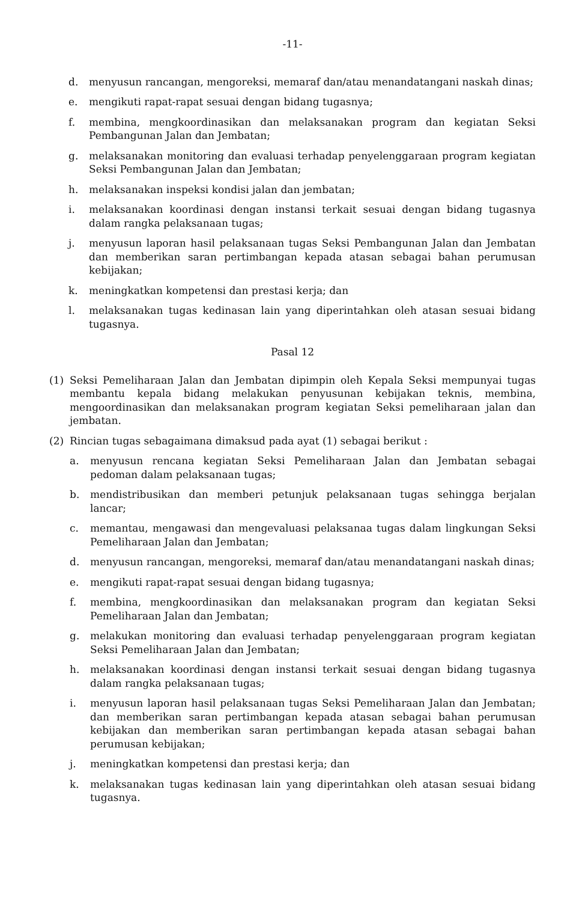-11-
d. menyusun rancangan, mengoreksi, memaraf dan/atau menandatangani naskah dinas;
e. mengikuti rapat-rapat sesuai dengan bidang tugasnya;
f. membina, mengkoordinasikan dan melaksanakan program dan kegiatan Seksi Pembangunan Jalan dan Jembatan;
g. melaksanakan monitoring dan evaluasi terhadap penyelenggaraan program kegiatan Seksi Pembangunan Jalan dan Jembatan;
h. melaksanakan inspeksi kondisi jalan dan jembatan;
i. melaksanakan koordinasi dengan instansi terkait sesuai dengan bidang tugasnya dalam rangka pelaksanaan tugas;
j. menyusun laporan hasil pelaksanaan tugas Seksi Pembangunan Jalan dan Jembatan dan memberikan saran pertimbangan kepada atasan sebagai bahan perumusan kebijakan;
k. meningkatkan kompetensi dan prestasi kerja; dan
l. melaksanakan tugas kedinasan lain yang diperintahkan oleh atasan sesuai bidang tugasnya.
Pasal 12
(1) Seksi Pemeliharaan Jalan dan Jembatan dipimpin oleh Kepala Seksi mempunyai tugas membantu kepala bidang melakukan penyusunan kebijakan teknis, membina, mengoordinasikan dan melaksanakan program kegiatan Seksi pemeliharaan jalan dan jembatan.
(2) Rincian tugas sebagaimana dimaksud pada ayat (1) sebagai berikut :
a. menyusun rencana kegiatan Seksi Pemeliharaan Jalan dan Jembatan sebagai pedoman dalam pelaksanaan tugas;
b. mendistribusikan dan memberi petunjuk pelaksanaan tugas sehingga berjalan lancar;
c. memantau, mengawasi dan mengevaluasi pelaksanaa tugas dalam lingkungan Seksi Pemeliharaan Jalan dan Jembatan;
d. menyusun rancangan, mengoreksi, memaraf dan/atau menandatangani naskah dinas;
e. mengikuti rapat-rapat sesuai dengan bidang tugasnya;
f. membina, mengkoordinasikan dan melaksanakan program dan kegiatan Seksi Pemeliharaan Jalan dan Jembatan;
g. melakukan monitoring dan evaluasi terhadap penyelenggaraan program kegiatan Seksi Pemeliharaan Jalan dan Jembatan;
h. melaksanakan koordinasi dengan instansi terkait sesuai dengan bidang tugasnya dalam rangka pelaksanaan tugas;
i. menyusun laporan hasil pelaksanaan tugas Seksi Pemeliharaan Jalan dan Jembatan; dan memberikan saran pertimbangan kepada atasan sebagai bahan perumusan kebijakan dan memberikan saran pertimbangan kepada atasan sebagai bahan perumusan kebijakan;
j. meningkatkan kompetensi dan prestasi kerja; dan
k. melaksanakan tugas kedinasan lain yang diperintahkan oleh atasan sesuai bidang tugasnya.